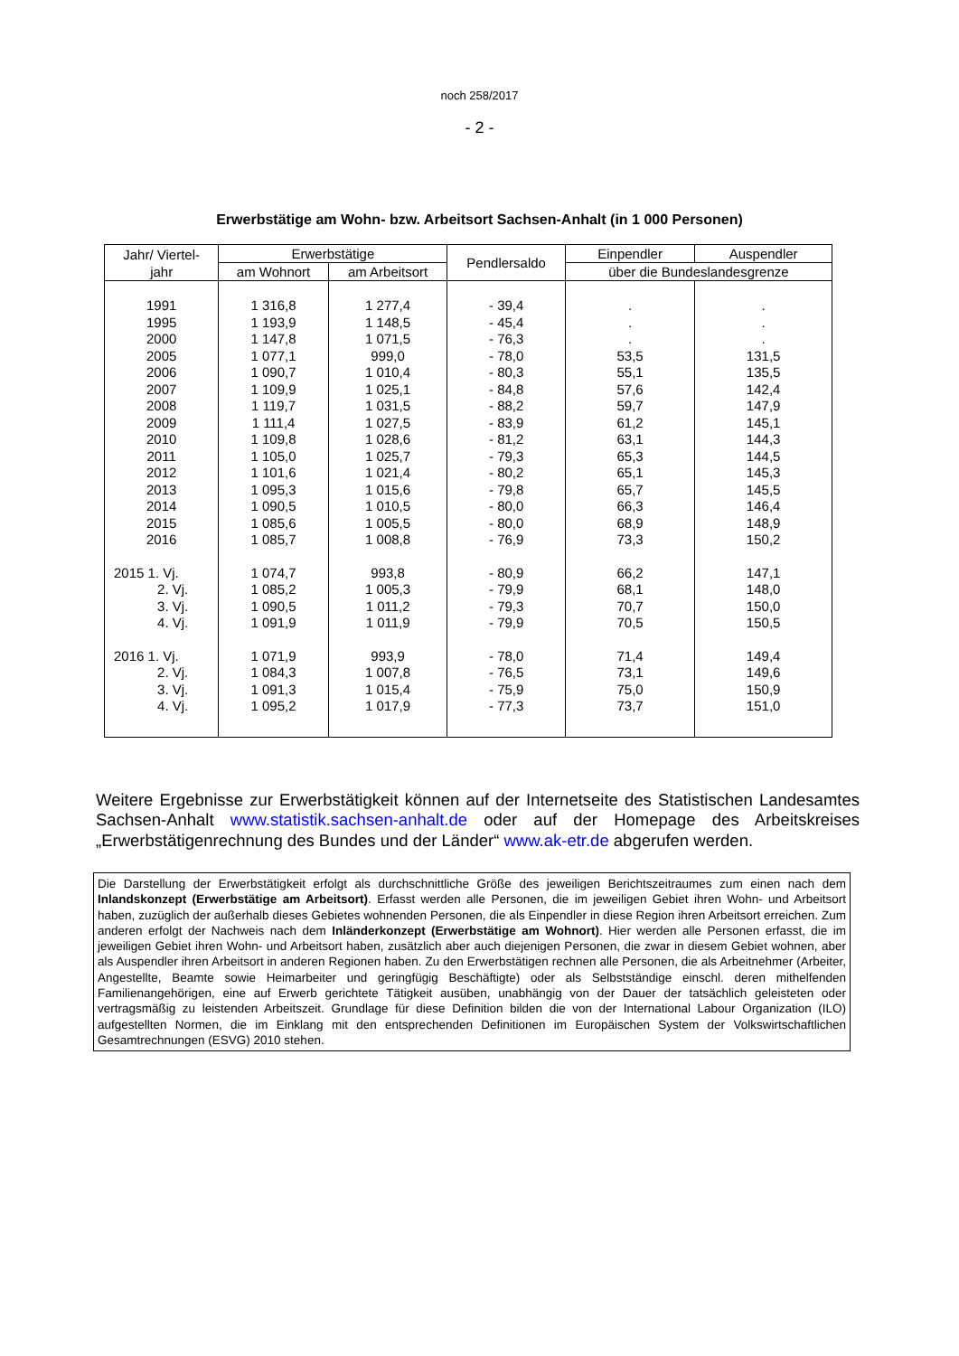noch 258/2017
- 2 -
Erwerbstätige am Wohn- bzw. Arbeitsort Sachsen-Anhalt (in 1 000 Personen)
| Jahr/ Viertel- jahr | Erwerbstätige | | Pendlersaldo | Einpendler | Auspendler |
| --- | --- | --- | --- | --- | --- |
| | am Wohnort | am Arbeitsort | | über die Bundeslandesgrenze | |
| 1991 | 1 316,8 | 1 277,4 | - 39,4 | . | . |
| 1995 | 1 193,9 | 1 148,5 | - 45,4 | . | . |
| 2000 | 1 147,8 | 1 071,5 | - 76,3 | . | . |
| 2005 | 1 077,1 | 999,0 | - 78,0 | 53,5 | 131,5 |
| 2006 | 1 090,7 | 1 010,4 | - 80,3 | 55,1 | 135,5 |
| 2007 | 1 109,9 | 1 025,1 | - 84,8 | 57,6 | 142,4 |
| 2008 | 1 119,7 | 1 031,5 | - 88,2 | 59,7 | 147,9 |
| 2009 | 1 111,4 | 1 027,5 | - 83,9 | 61,2 | 145,1 |
| 2010 | 1 109,8 | 1 028,6 | - 81,2 | 63,1 | 144,3 |
| 2011 | 1 105,0 | 1 025,7 | - 79,3 | 65,3 | 144,5 |
| 2012 | 1 101,6 | 1 021,4 | - 80,2 | 65,1 | 145,3 |
| 2013 | 1 095,3 | 1 015,6 | - 79,8 | 65,7 | 145,5 |
| 2014 | 1 090,5 | 1 010,5 | - 80,0 | 66,3 | 146,4 |
| 2015 | 1 085,6 | 1 005,5 | - 80,0 | 68,9 | 148,9 |
| 2016 | 1 085,7 | 1 008,8 | - 76,9 | 73,3 | 150,2 |
| 2015 1. Vj. | 1 074,7 | 993,8 | - 80,9 | 66,2 | 147,1 |
| 2. Vj. | 1 085,2 | 1 005,3 | - 79,9 | 68,1 | 148,0 |
| 3. Vj. | 1 090,5 | 1 011,2 | - 79,3 | 70,7 | 150,0 |
| 4. Vj. | 1 091,9 | 1 011,9 | - 79,9 | 70,5 | 150,5 |
| 2016 1. Vj. | 1 071,9 | 993,9 | - 78,0 | 71,4 | 149,4 |
| 2. Vj. | 1 084,3 | 1 007,8 | - 76,5 | 73,1 | 149,6 |
| 3. Vj. | 1 091,3 | 1 015,4 | - 75,9 | 75,0 | 150,9 |
| 4. Vj. | 1 095,2 | 1 017,9 | - 77,3 | 73,7 | 151,0 |
Weitere Ergebnisse zur Erwerbstätigkeit können auf der Internetseite des Statistischen Landesamtes Sachsen-Anhalt www.statistik.sachsen-anhalt.de oder auf der Homepage des Arbeitskreises „Erwerbstätigenrechnung des Bundes und der Länder“ www.ak-etr.de abgerufen werden.
Die Darstellung der Erwerbstätigkeit erfolgt als durchschnittliche Größe des jeweiligen Berichtszeitraumes zum einen nach dem Inlandskonzept (Erwerbstätige am Arbeitsort). Erfasst werden alle Personen, die im jeweiligen Gebiet ihren Wohn- und Arbeitsort haben, zuzüglich der außerhalb dieses Gebietes wohnenden Personen, die als Einpendler in diese Region ihren Arbeitsort erreichen. Zum anderen erfolgt der Nachweis nach dem Inländerkonzept (Erwerbstätige am Wohnort). Hier werden alle Personen erfasst, die im jeweiligen Gebiet ihren Wohn- und Arbeitsort haben, zusätzlich aber auch diejenigen Personen, die zwar in diesem Gebiet wohnen, aber als Auspendler ihren Arbeitsort in anderen Regionen haben. Zu den Erwerbstätigen rechnen alle Personen, die als Arbeitnehmer (Arbeiter, Angestellte, Beamte sowie Heimarbeiter und geringfügig Beschäftigte) oder als Selbstständige einschl. deren mithelfenden Familienangehörigen, eine auf Erwerb gerichtete Tätigkeit ausüben, unabhängig von der Dauer der tatsächlich geleisteten oder vertragsmäßig zu leistenden Arbeitszeit. Grundlage für diese Definition bilden die von der International Labour Organization (ILO) aufgestellten Normen, die im Einklang mit den entsprechenden Definitionen im Europäischen System der Volkswirtschaftlichen Gesamtrechnungen (ESVG) 2010 stehen.